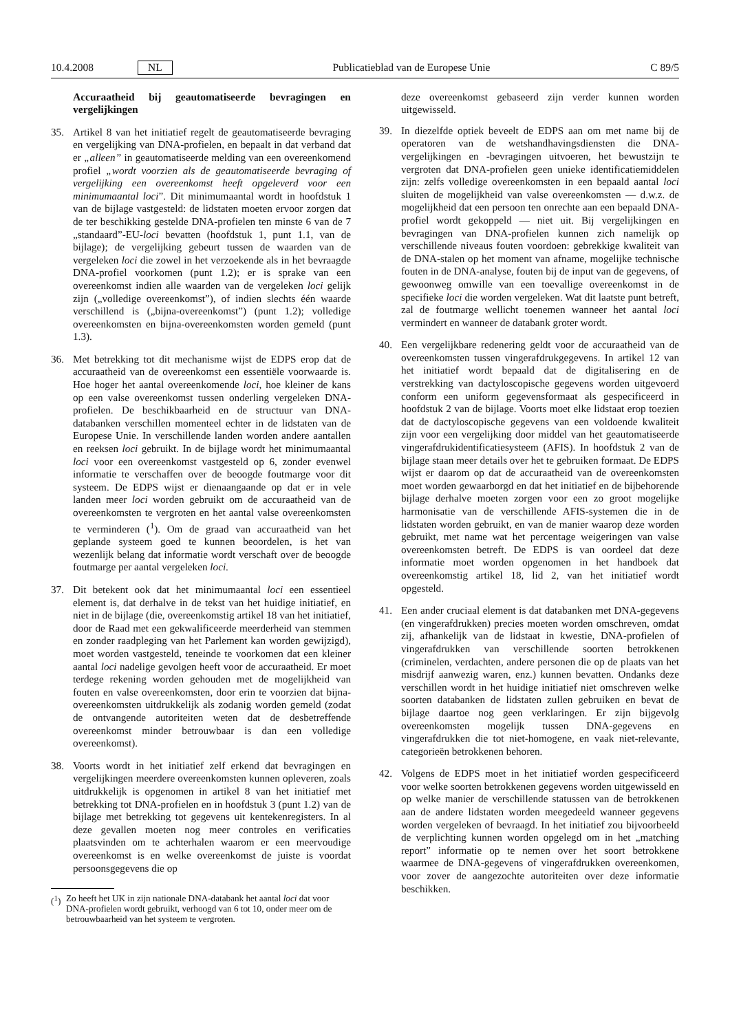10.4.2008 NL Publicatieblad van de Europese Unie C 89/5
Accuraatheid bij geautomatiseerde bevragingen en vergelijkingen
35. Artikel 8 van het initiatief regelt de geautomatiseerde bevraging en vergelijking van DNA-profielen, en bepaalt in dat verband dat er „alleen” in geautomatiseerde melding van een overeenkomend profiel „wordt voorzien als de geautomatiseerde bevraging of vergelijking een overeenkomst heeft opgeleverd voor een minimumaantal loci”. Dit minimumaantal wordt in hoofdstuk 1 van de bijlage vastgesteld: de lidstaten moeten ervoor zorgen dat de ter beschikking gestelde DNA-profielen ten minste 6 van de 7 „standaard”-EU-loci bevatten (hoofdstuk 1, punt 1.1, van de bijlage); de vergelijking gebeurt tussen de waarden van de vergeleken loci die zowel in het verzoekende als in het bevraagde DNA-profiel voorkomen (punt 1.2); er is sprake van een overeenkomst indien alle waarden van de vergeleken loci gelijk zijn („volledige overeenkomst”), of indien slechts één waarde verschillend is („bijna-overeenkomst”) (punt 1.2); volledige overeenkomsten en bijna-overeenkomsten worden gemeld (punt 1.3).
36. Met betrekking tot dit mechanisme wijst de EDPS erop dat de accuraatheid van de overeenkomst een essentiële voorwaarde is. Hoe hoger het aantal overeenkomende loci, hoe kleiner de kans op een valse overeenkomst tussen onderling vergeleken DNA-profielen. De beschikbaarheid en de structuur van DNA-databanken verschillen momenteel echter in de lidstaten van de Europese Unie. In verschillende landen worden andere aantallen en reeksen loci gebruikt. In de bijlage wordt het minimumaantal loci voor een overeenkomst vastgesteld op 6, zonder evenwel informatie te verschaffen over de beoogde foutmarge voor dit systeem. De EDPS wijst er dienaangaande op dat er in vele landen meer loci worden gebruikt om de accuraatheid van de overeenkomsten te vergroten en het aantal valse overeenkomsten te verminderen (<sup>1</sup>). Om de graad van accuraatheid van het geplande systeem goed te kunnen beoordelen, is het van wezenlijk belang dat informatie wordt verschaft over de beoogde foutmarge per aantal vergeleken loci.
37. Dit betekent ook dat het minimumaantal loci een essentieel element is, dat derhalve in de tekst van het huidige initiatief, en niet in de bijlage (die, overeenkomstig artikel 18 van het initiatief, door de Raad met een gekwalificeerde meerderheid van stemmen en zonder raadpleging van het Parlement kan worden gewijzigd), moet worden vastgesteld, teneinde te voorkomen dat een kleiner aantal loci nadelige gevolgen heeft voor de accuraatheid. Er moet terdege rekening worden gehouden met de mogelijkheid van fouten en valse overeenkomsten, door erin te voorzien dat bijna-overeenkomsten uitdrukkelijk als zodanig worden gemeld (zodat de ontvangende autoriteiten weten dat de desbetreffende overeenkomst minder betrouwbaar is dan een volledige overeenkomst).
38. Voorts wordt in het initiatief zelf erkend dat bevragingen en vergelijkingen meerdere overeenkomsten kunnen opleveren, zoals uitdrukkelijk is opgenomen in artikel 8 van het initiatief met betrekking tot DNA-profielen en in hoofdstuk 3 (punt 1.2) van de bijlage met betrekking tot gegevens uit kentekenregisters. In al deze gevallen moeten nog meer controles en verificaties plaatsvinden om te achterhalen waarom er een meervoudige overeenkomst is en welke overeenkomst de juiste is voordat persoonsgegevens die op
(<sup>1</sup>)
Zo heeft het UK in zijn nationale DNA-databank het aantal loci dat voor DNA-profielen wordt gebruikt, verhoogd van 6 tot 10, onder meer om de betrouwbaarheid van het systeem te vergroten.
deze overeenkomst gebaseerd zijn verder kunnen worden uitgewisseld.
39. In diezelfde optiek beveelt de EDPS aan om met name bij de operatoren van de wetshandhavingsdiensten die DNA-vergelijkingen en -bevragingen uitvoeren, het bewustzijn te vergroten dat DNA-profielen geen unieke identificatiemiddelen zijn: zelfs volledige overeenkomsten in een bepaald aantal loci sluiten de mogelijkheid van valse overeenkomsten — d.w.z. de mogelijkheid dat een persoon ten onrechte aan een bepaald DNA-profiel wordt gekoppeld — niet uit. Bij vergelijkingen en bevragingen van DNA-profielen kunnen zich namelijk op verschillende niveaus fouten voordoen: gebrekkige kwaliteit van de DNA-stalen op het moment van afname, mogelijke technische fouten in de DNA-analyse, fouten bij de input van de gegevens, of gewoonweg omwille van een toevallige overeenkomst in de specifieke loci die worden vergeleken. Wat dit laatste punt betreft, zal de foutmarge wellicht toenemen wanneer het aantal loci vermindert en wanneer de databank groter wordt.
40. Een vergelijkbare redenering geldt voor de accuraatheid van de overeenkomsten tussen vingerafdrukgegevens. In artikel 12 van het initiatief wordt bepaald dat de digitalisering en de verstrekking van dactyloscopische gegevens worden uitgevoerd conform een uniform gegevensformaat als gespecificeerd in hoofdstuk 2 van de bijlage. Voorts moet elke lidstaat erop toezien dat de dactyloscopische gegevens van een voldoende kwaliteit zijn voor een vergelijking door middel van het geautomatiseerde vingerafdrukidentificatiesysteem (AFIS). In hoofdstuk 2 van de bijlage staan meer details over het te gebruiken formaat. De EDPS wijst er daarom op dat de accuraatheid van de overeenkomsten moet worden gewaarborgd en dat het initiatief en de bijbehorende bijlage derhalve moeten zorgen voor een zo groot mogelijke harmonisatie van de verschillende AFIS-systemen die in de lidstaten worden gebruikt, en van de manier waarop deze worden gebruikt, met name wat het percentage weigeringen van valse overeenkomsten betreft. De EDPS is van oordeel dat deze informatie moet worden opgenomen in het handboek dat overeenkomstig artikel 18, lid 2, van het initiatief wordt opgesteld.
41. Een ander cruciaal element is dat databanken met DNA-gegevens (en vingerafdrukken) precies moeten worden omschreven, omdat zij, afhankelijk van de lidstaat in kwestie, DNA-profielen of vingerafdrukken van verschillende soorten betrokkenen (criminelen, verdachten, andere personen die op de plaats van het misdrijf aanwezig waren, enz.) kunnen bevatten. Ondanks deze verschillen wordt in het huidige initiatief niet omschreven welke soorten databanken de lidstaten zullen gebruiken en bevat de bijlage daartoe nog geen verklaringen. Er zijn bijgevolg overeenkomsten mogelijk tussen DNA-gegevens en vingerafdrukken die tot niet-homogene, en vaak niet-relevante, categorieën betrokkenen behoren.
42. Volgens de EDPS moet in het initiatief worden gespecificeerd voor welke soorten betrokkenen gegevens worden uitgewisseld en op welke manier de verschillende statussen van de betrokkenen aan de andere lidstaten worden meegedeeld wanneer gegevens worden vergeleken of bevraagd. In het initiatief zou bijvoorbeeld de verplichting kunnen worden opgelegd om in het „matching report” informatie op te nemen over het soort betrokkene waarmee de DNA-gegevens of vingerafdrukken overeenkomen, voor zover de aangezochte autoriteiten over deze informatie beschikken.